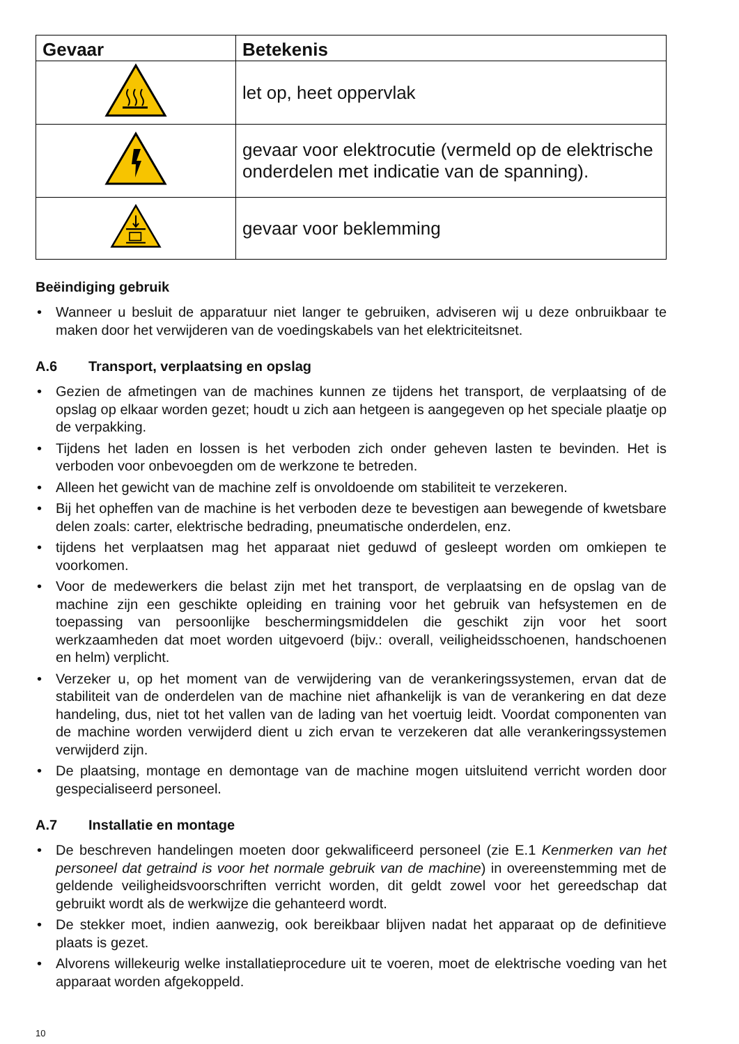| Gevaar | Betekenis |
| --- | --- |
| | let op, heet oppervlak |
| | gevaar voor elektrocutie (vermeld op de elektrische onderdelen met indicatie van de spanning). |
| | gevaar voor beklemming |
Beëindiging gebruik
• Wanneer u besluit de apparatuur niet langer te gebruiken, adviseren wij u deze onbruikbaar te maken door het verwijderen van de voedingskabels van het elektriciteitsnet.
A.6 Transport, verplaatsing en opslag
• Gezien de afmetingen van de machines kunnen ze tijdens het transport, de verplaatsing of de opslag op elkaar worden gezet; houdt u zich aan hetgeen is aangegeven op het speciale plaatje op de verpakking.
• Tijdens het laden en lossen is het verboden zich onder geheven lasten te bevinden. Het is verboden voor onbevoegden om de werkzone te betreden.
• Alleen het gewicht van de machine zelf is onvoldoende om stabiliteit te verzekeren.
• Bij het opheffen van de machine is het verboden deze te bevestigen aan bewegende of kwetsbare delen zoals: carter, elektrische bedrading, pneumatische onderdelen, enz.
• tijdens het verplaatsen mag het apparaat niet geduwd of gesleept worden om omkiepen te voorkomen.
• Voor de medewerkers die belast zijn met het transport, de verplaatsing en de opslag van de machine zijn een geschikte opleiding en training voor het gebruik van hefsystemen en de toepassing van persoonlijke beschermingsmiddelen die geschikt zijn voor het soort werkzaamheden dat moet worden uitgevoerd (bijv.: overall, veiligheidsschoenen, handschoenen en helm) verplicht.
• Verzeker u, op het moment van de verwijdering van de verankeringssystemen, ervan dat de stabiliteit van de onderdelen van de machine niet afhankelijk is van de verankering en dat deze handeling, dus, niet tot het vallen van de lading van het voertuig leidt. Voordat componenten van de machine worden verwijderd dient u zich ervan te verzekeren dat alle verankeringssystemen verwijderd zijn.
• De plaatsing, montage en demontage van de machine mogen uitsluitend verricht worden door gespecialiseerd personeel.
A.7 Installatie en montage
• De beschreven handelingen moeten door gekwalificeerd personeel (zie E.1 Kenmerken van het personeel dat getraind is voor het normale gebruik van de machine) in overeenstemming met de geldende veiligheidsvoorschriften verricht worden, dit geldt zowel voor het gereedschap dat gebruikt wordt als de werkwijze die gehanteerd wordt.
• De stekker moet, indien aanwezig, ook bereikbaar blijven nadat het apparaat op de definitieve plaats is gezet.
• Alvorens willekeurig welke installatieprocedure uit te voeren, moet de elektrische voeding van het apparaat worden afgekoppeld.
10